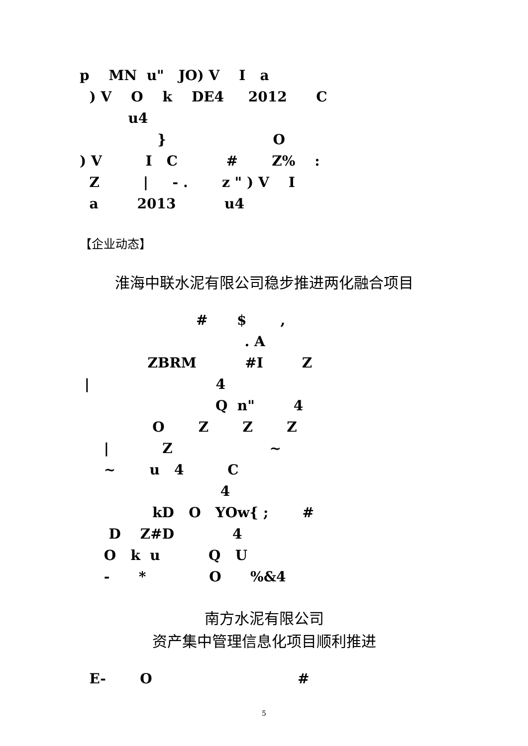p MN u" JO) V I a ) V O k DE4 2012 C u4 } O ) V I C # Z% : Z | - . z " ) V I a 2013 u4
【企业动态】
淮海中联水泥有限公司稳步推进两化融合项目
# $ , . A ZBRM #I Z | 4 Q n" 4 O Z Z Z | Z ~ ~ u 4 C 4 kD O YOw{ ; # D Z#D 4 O k u Q U - * O %&4
南方水泥有限公司
资产集中管理信息化项目顺利推进
E- O #
5